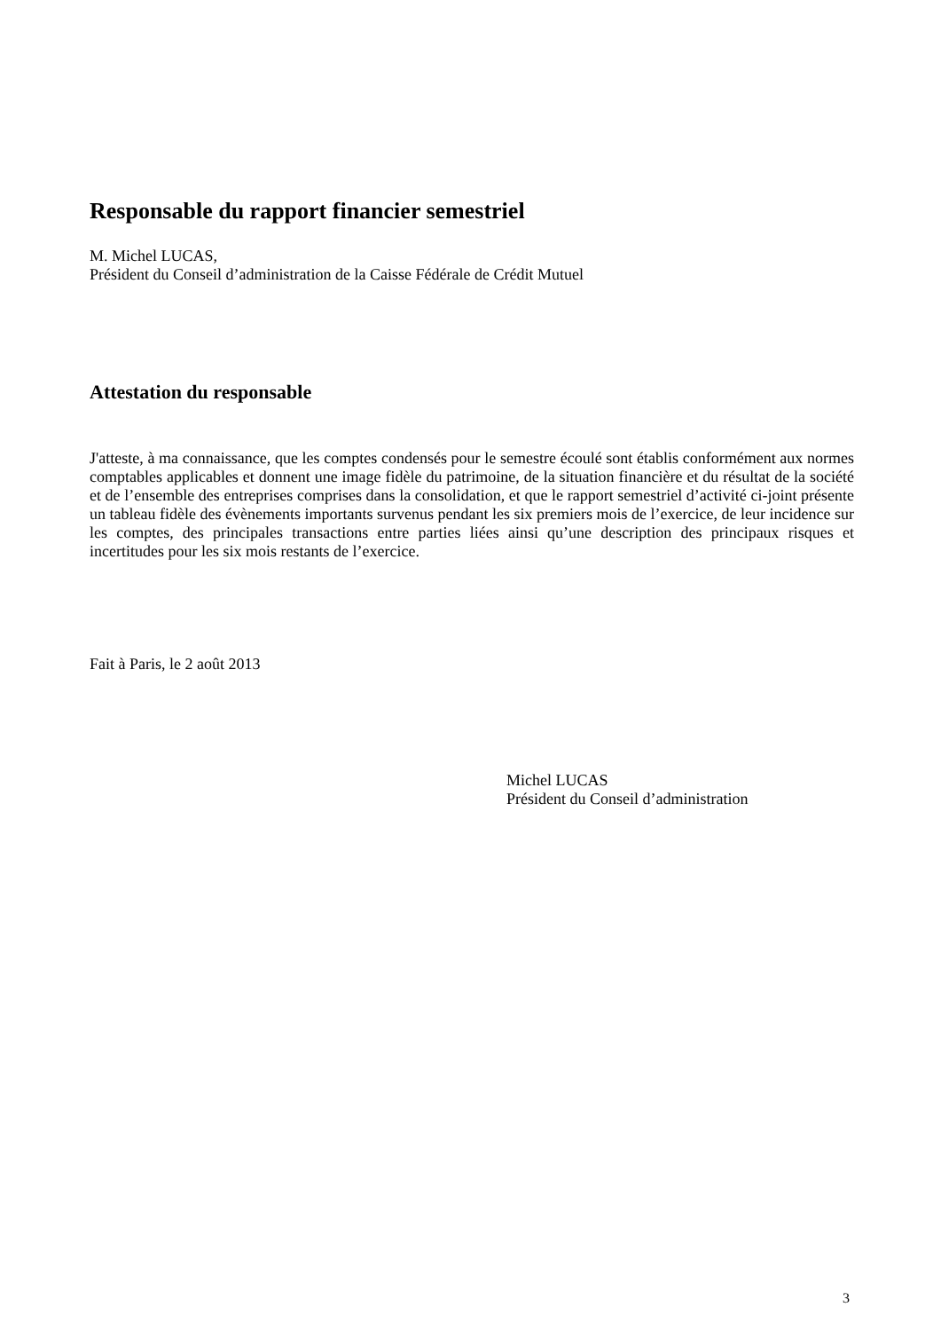Responsable du rapport financier semestriel
M. Michel LUCAS,
Président du Conseil d’administration de la Caisse Fédérale de Crédit Mutuel
Attestation du responsable
J'atteste, à ma connaissance, que les comptes condensés pour le semestre écoulé sont établis conformément aux normes comptables applicables et donnent une image fidèle du patrimoine, de la situation financière et du résultat de la société et de l’ensemble des entreprises comprises dans la consolidation, et que le rapport semestriel d’activité ci-joint présente un tableau fidèle des évènements importants survenus pendant les six premiers mois de l’exercice, de leur incidence sur les comptes, des principales transactions entre parties liées ainsi qu’une description des principaux risques et incertitudes pour les six mois restants de l’exercice.
Fait à Paris, le 2 août 2013
Michel LUCAS
Président du Conseil d’administration
3